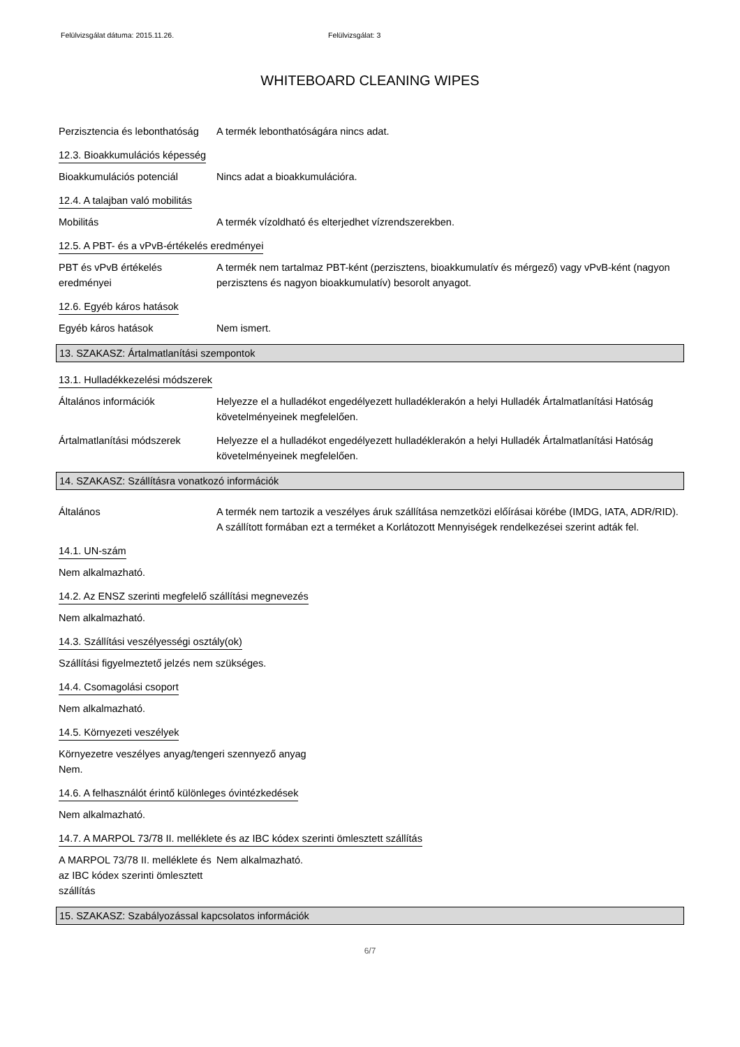Felülvizsgálat dátuma: 2015.11.26. Felülvizsgálat: 3
WHITEBOARD CLEANING WIPES
Perzisztencia és lebonthatóság
A termék lebonthatóságára nincs adat.
12.3. Bioakkumulációs képesség
Bioakkumulációs potenciál Nincs adat a bioakkumulációra.
12.4. A talajban való mobilitás
Mobilitás A termék vízoldható és elterjedhet vízrendszerekben.
12.5. A PBT- és a vPvB-értékelés eredményei
PBT és vPvB értékelés eredményei
A termék nem tartalmaz PBT-ként (perzisztens, bioakkumulatív és mérgező) vagy vPvB-ként (nagyon perzisztens és nagyon bioakkumulatív) besorolt anyagot.
12.6. Egyéb káros hatások
Egyéb káros hatások Nem ismert.
13. SZAKASZ: Ártalmatlanítási szempontok
13.1. Hulladékkezelési módszerek
Általános információk Helyezze el a hulladékot engedélyezett hulladéklerakón a helyi Hulladék Ártalmatlanítási Hatóság követelményeinek megfelelően.
Ártalmatlanítási módszerek
Helyezze el a hulladékot engedélyezett hulladéklerakón a helyi Hulladék Ártalmatlanítási Hatóság követelményeinek megfelelően.
14. SZAKASZ: Szállításra vonatkozó információk
Általános A termék nem tartozik a veszélyes áruk szállítása nemzetközi előírásai körébe (IMDG, IATA, ADR/RID). A szállított formában ezt a terméket a Korlátozott Mennyiségek rendelkezései szerint adták fel.
14.1. UN-szám
Nem alkalmazható.
14.2. Az ENSZ szerinti megfelelő szállítási megnevezés
Nem alkalmazható.
14.3. Szállítási veszélyességi osztály(ok)
Szállítási figyelmeztető jelzés nem szükséges.
14.4. Csomagolási csoport
Nem alkalmazható.
14.5. Környezeti veszélyek
Környezetre veszélyes anyag/tengeri szennyező anyag
Nem.
14.6. A felhasználót érintő különleges óvintézkedések
Nem alkalmazható.
14.7. A MARPOL 73/78 II. melléklete és az IBC kódex szerinti ömlesztett szállítás
A MARPOL 73/78 II. melléklete és az IBC kódex szerinti ömlesztett szállítás
Nem alkalmazható.
15. SZAKASZ: Szabályozással kapcsolatos információk
6/7